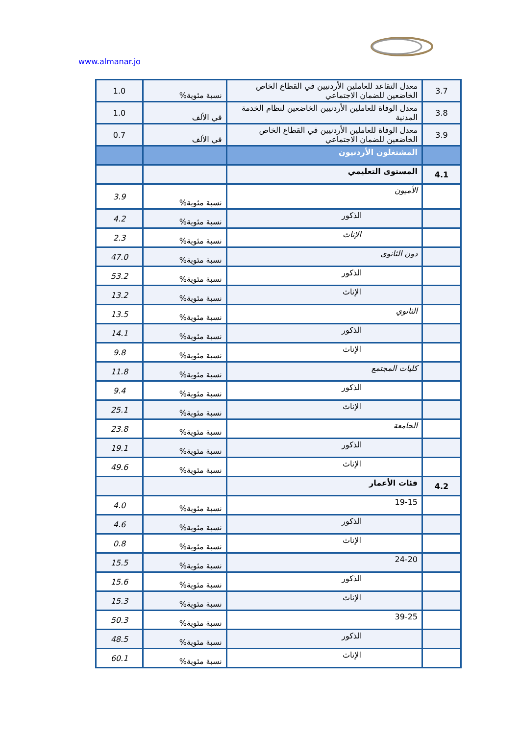www.almanar.jo
| 3.7 | معدل التقاعد للعاملين الأردنيين في القطاع الخاص الخاضعين للضمان الاجتماعي | نسبة مئوية% | 1.0 |
| 3.8 | معدل الوفاة للعاملين الأردنيين الخاضعين لنظام الخدمة المدنية | في الألف | 1.0 |
| 3.9 | معدل الوفاة للعاملين الأردنيين في القطاع الخاص الخاضعين للضمان الاجتماعي | في الألف | 0.7 |
| | المشتغلون الأردنيون | | |
| 4.1 | المستوى التعليمي | | |
| | الأميون | نسبة مئوية% | 3.9 |
| | الذكور | نسبة مئوية% | 4.2 |
| | الإناث | نسبة مئوية% | 2.3 |
| | دون الثانوي | نسبة مئوية% | 47.0 |
| | الذكور | نسبة مئوية% | 53.2 |
| | الإناث | نسبة مئوية% | 13.2 |
| | الثانوي | نسبة مئوية% | 13.5 |
| | الذكور | نسبة مئوية% | 14.1 |
| | الإناث | نسبة مئوية% | 9.8 |
| | كليات المجتمع | نسبة مئوية% | 11.8 |
| | الذكور | نسبة مئوية% | 9.4 |
| | الإناث | نسبة مئوية% | 25.1 |
| | الجامعة | نسبة مئوية% | 23.8 |
| | الذكور | نسبة مئوية% | 19.1 |
| | الإناث | نسبة مئوية% | 49.6 |
| 4.2 | فئات الأعمار | | |
| | 19-15 | نسبة مئوية% | 4.0 |
| | الذكور | نسبة مئوية% | 4.6 |
| | الإناث | نسبة مئوية% | 0.8 |
| | 24-20 | نسبة مئوية% | 15.5 |
| | الذكور | نسبة مئوية% | 15.6 |
| | الإناث | نسبة مئوية% | 15.3 |
| | 39-25 | نسبة مئوية% | 50.3 |
| | الذكور | نسبة مئوية% | 48.5 |
| | الإناث | نسبة مئوية% | 60.1 |